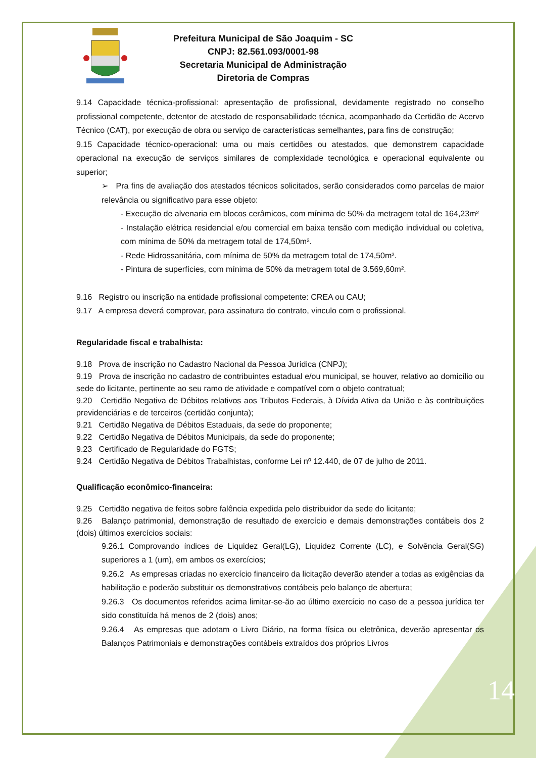Prefeitura Municipal de São Joaquim - SC
CNPJ: 82.561.093/0001-98
Secretaria Municipal de Administração
Diretoria de Compras
9.14 Capacidade técnica-profissional: apresentação de profissional, devidamente registrado no conselho profissional competente, detentor de atestado de responsabilidade técnica, acompanhado da Certidão de Acervo Técnico (CAT), por execução de obra ou serviço de características semelhantes, para fins de construção;
9.15 Capacidade técnico-operacional: uma ou mais certidões ou atestados, que demonstrem capacidade operacional na execução de serviços similares de complexidade tecnológica e operacional equivalente ou superior;
➢ Pra fins de avaliação dos atestados técnicos solicitados, serão considerados como parcelas de maior relevância ou significativo para esse objeto:
- Execução de alvenaria em blocos cerâmicos, com mínima de 50% da metragem total de 164,23m²
- Instalação elétrica residencial e/ou comercial em baixa tensão com medição individual ou coletiva, com mínima de 50% da metragem total de 174,50m².
- Rede Hidrossanitária, com mínima de 50% da metragem total de 174,50m².
- Pintura de superfícies, com mínima de 50% da metragem total de 3.569,60m².
9.16 Registro ou inscrição na entidade profissional competente: CREA ou CAU;
9.17 A empresa deverá comprovar, para assinatura do contrato, vinculo com o profissional.
Regularidade fiscal e trabalhista:
9.18 Prova de inscrição no Cadastro Nacional da Pessoa Jurídica (CNPJ);
9.19 Prova de inscrição no cadastro de contribuintes estadual e/ou municipal, se houver, relativo ao domicílio ou sede do licitante, pertinente ao seu ramo de atividade e compatível com o objeto contratual;
9.20 Certidão Negativa de Débitos relativos aos Tributos Federais, à Dívida Ativa da União e às contribuições previdenciárias e de terceiros (certidão conjunta);
9.21 Certidão Negativa de Débitos Estaduais, da sede do proponente;
9.22 Certidão Negativa de Débitos Municipais, da sede do proponente;
9.23 Certificado de Regularidade do FGTS;
9.24 Certidão Negativa de Débitos Trabalhistas, conforme Lei nº 12.440, de 07 de julho de 2011.
Qualificação econômico-financeira:
9.25 Certidão negativa de feitos sobre falência expedida pelo distribuidor da sede do licitante;
9.26 Balanço patrimonial, demonstração de resultado de exercício e demais demonstrações contábeis dos 2 (dois) últimos exercícios sociais:
9.26.1 Comprovando índices de Liquidez Geral(LG), Liquidez Corrente (LC), e Solvência Geral(SG) superiores a 1 (um), em ambos os exercícios;
9.26.2 As empresas criadas no exercício financeiro da licitação deverão atender a todas as exigências da habilitação e poderão substituir os demonstrativos contábeis pelo balanço de abertura;
9.26.3 Os documentos referidos acima limitar-se-ão ao último exercício no caso de a pessoa jurídica ter sido constituída há menos de 2 (dois) anos;
9.26.4 As empresas que adotam o Livro Diário, na forma física ou eletrônica, deverão apresentar os Balanços Patrimoniais e demonstrações contábeis extraídos dos próprios Livros
14